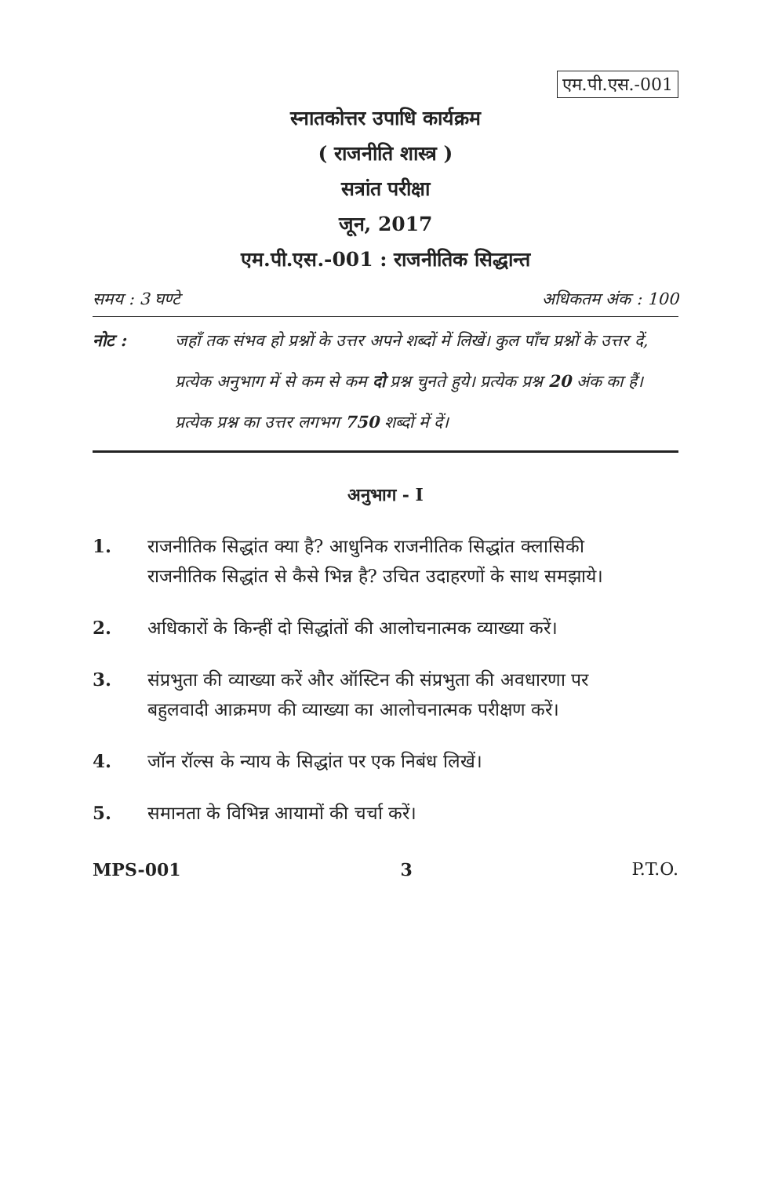एम.पी.एस.-001
स्नातकोत्तर उपाधि कार्यक्रम
( राजनीति शास्त्र )
सत्रांत परीक्षा
जून, 2017
एम.पी.एस.-001 : राजनीतिक सिद्धान्त
समय : 3 घण्टे अधिकतम अंक : 100
नोट : जहाँ तक संभव हो प्रश्नों के उत्तर अपने शब्दों में लिखें। कुल पाँच प्रश्नों के उत्तर दें, प्रत्येक अनुभाग में से कम से कम दो प्रश्न चुनते हुये। प्रत्येक प्रश्न 20 अंक का हैं। प्रत्येक प्रश्न का उत्तर लगभग 750 शब्दों में दें।
अनुभाग - I
1. राजनीतिक सिद्धांत क्या है? आधुनिक राजनीतिक सिद्धांत क्लासिकी राजनीतिक सिद्धांत से कैसे भिन्न है? उचित उदाहरणों के साथ समझाये।
2. अधिकारों के किन्हीं दो सिद्धांतों की आलोचनात्मक व्याख्या करें।
3. संप्रभुता की व्याख्या करें और ऑस्टिन की संप्रभुता की अवधारणा पर बहुलवादी आक्रमण की व्याख्या का आलोचनात्मक परीक्षण करें।
4. जॉन रॉल्स के न्याय के सिद्धांत पर एक निबंध लिखें।
5. समानता के विभिन्न आयामों की चर्चा करें।
MPS-001 3 P.T.O.